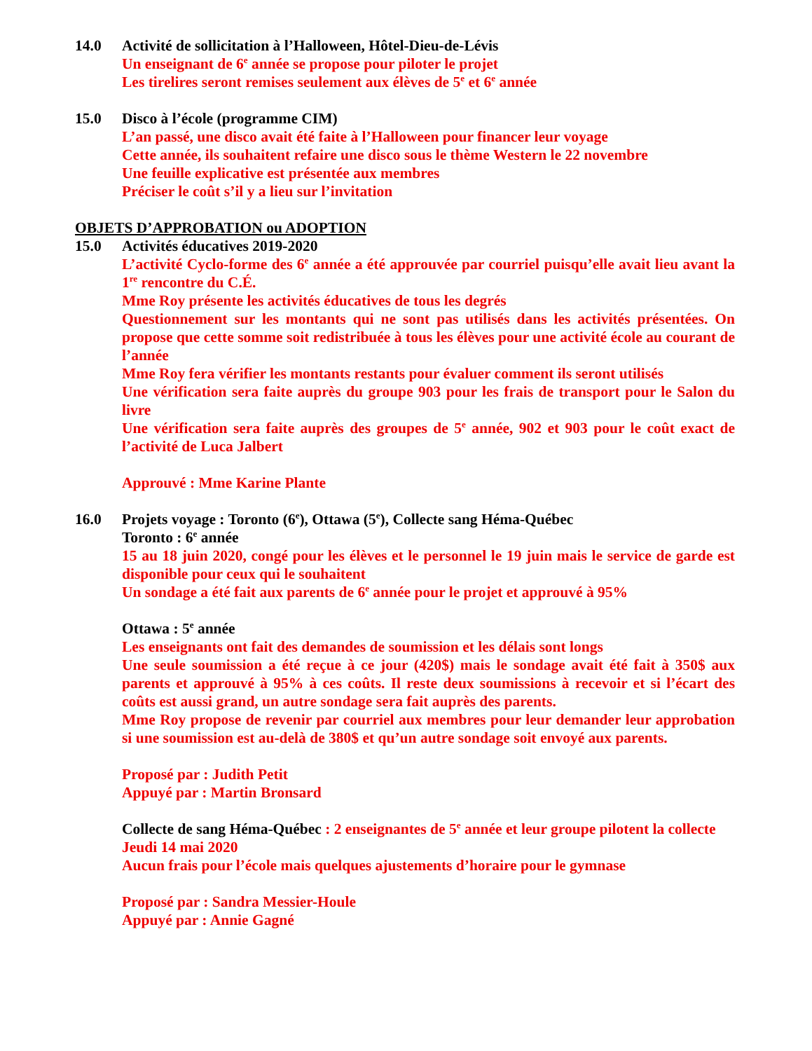14.0 Activité de sollicitation à l’Halloween, Hôtel-Dieu-de-Lévis
Un enseignant de 6<sup>e</sup> année se propose pour piloter le projet
Les tirelires seront remises seulement aux élèves de 5<sup>e</sup> et 6<sup>e</sup> année
15.0 Disco à l’école (programme CIM)
L’an passé, une disco avait été faite à l’Halloween pour financer leur voyage
Cette année, ils souhaitent refaire une disco sous le thème Western le 22 novembre
Une feuille explicative est présentée aux membres
Préciser le coût s’il y a lieu sur l’invitation
OBJETS D’APPROBATION ou ADOPTION
15.0 Activités éducatives 2019-2020
L’activité Cyclo-forme des 6<sup>e</sup> année a été approuvée par courriel puisqu’elle avait lieu avant la 1<sup>re</sup> rencontre du C.É.
Mme Roy présente les activités éducatives de tous les degrés
Questionnement sur les montants qui ne sont pas utilisés dans les activités présentées. On propose que cette somme soit redistribuée à tous les élèves pour une activité école au courant de l’année
Mme Roy fera vérifier les montants restants pour évaluer comment ils seront utilisés
Une vérification sera faite auprès du groupe 903 pour les frais de transport pour le Salon du livre
Une vérification sera faite auprès des groupes de 5<sup>e</sup> année, 902 et 903 pour le coût exact de l’activité de Luca Jalbert
Approuvé : Mme Karine Plante
16.0 Projets voyage : Toronto (6<sup>e</sup>), Ottawa (5<sup>e</sup>), Collecte sang Héma-Québec
Toronto : 6<sup>e</sup> année
15 au 18 juin 2020, congé pour les élèves et le personnel le 19 juin mais le service de garde est disponible pour ceux qui le souhaitent
Un sondage a été fait aux parents de 6<sup>e</sup> année pour le projet et approuvé à 95%
Ottawa : 5<sup>e</sup> année
Les enseignants ont fait des demandes de soumission et les délais sont longs
Une seule soumission a été reçue à ce jour (420$) mais le sondage avait été fait à 350$ aux parents et approuvé à 95% à ces coûts. Il reste deux soumissions à recevoir et si l’écart des coûts est aussi grand, un autre sondage sera fait auprès des parents.
Mme Roy propose de revenir par courriel aux membres pour leur demander leur approbation si une soumission est au-delà de 380$ et qu’un autre sondage soit envoyé aux parents.
Proposé par : Judith Petit
Appuyé par : Martin Bronsard
Collecte de sang Héma-Québec : 2 enseignantes de 5<sup>e</sup> année et leur groupe pilotent la collecte
Jeudi 14 mai 2020
Aucun frais pour l’école mais quelques ajustements d’horaire pour le gymnase
Proposé par : Sandra Messier-Houle
Appuyé par : Annie Gagné